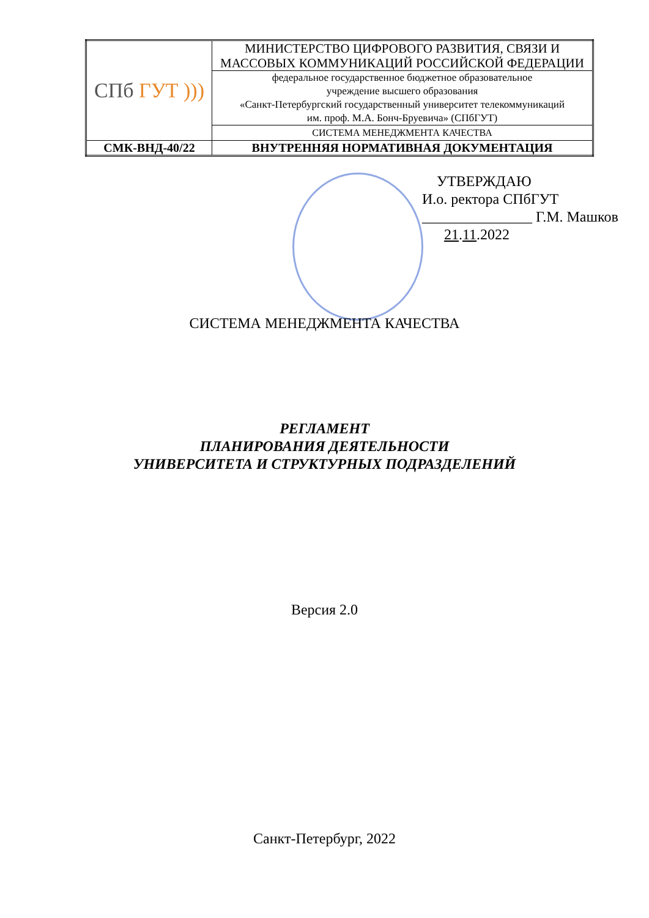| СПб ГУТ ))) | МИНИСТЕРСТВО ЦИФРОВОГО РАЗВИТИЯ, СВЯЗИ И МАССОВЫХ КОММУНИКАЦИЙ РОССИЙСКОЙ ФЕДЕРАЦИИ |
| | федеральное государственное бюджетное образовательное учреждение высшего образования «Санкт-Петербургский государственный университет телекоммуникаций им. проф. М.А. Бонч-Бруевича» (СПбГУТ) |
| | СИСТЕМА МЕНЕДЖМЕНТА КАЧЕСТВА |
| СМК-ВНД-40/22 | ВНУТРЕННЯЯ НОРМАТИВНАЯ ДОКУМЕНТАЦИЯ |
УТВЕРЖДАЮ
И.о. ректора СПбГУТ
_______________ Г.М. Машков
21.11.2022
СИСТЕМА МЕНЕДЖМЕНТА КАЧЕСТВА
РЕГЛАМЕНТ
ПЛАНИРОВАНИЯ ДЕЯТЕЛЬНОСТИ
УНИВЕРСИТЕТА И СТРУКТУРНЫХ ПОДРАЗДЕЛЕНИЙ
Версия 2.0
Санкт-Петербург, 2022